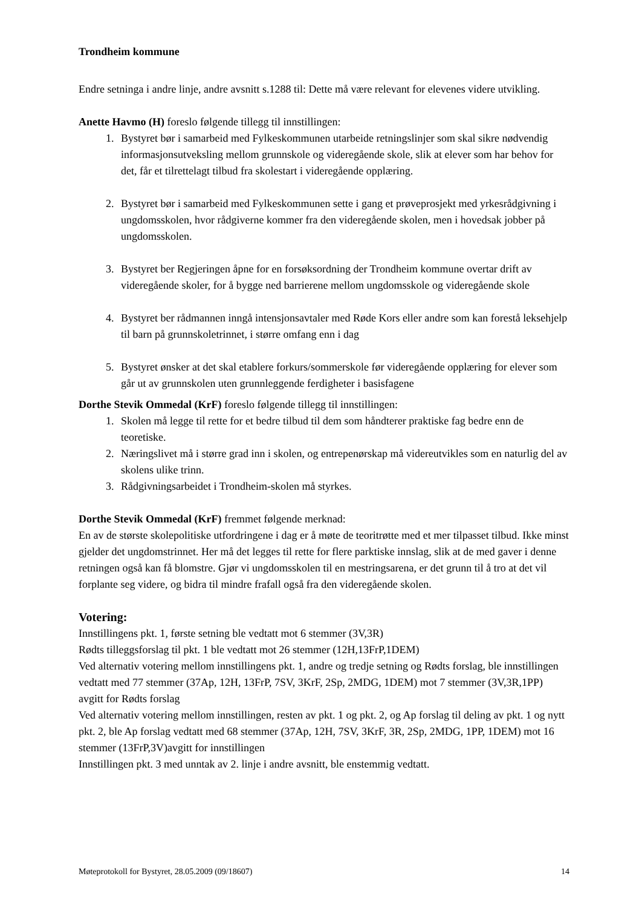Trondheim kommune
Endre setninga i andre linje, andre avsnitt s.1288 til: Dette må være relevant for elevenes videre utvikling.
Anette Havmo (H) foreslo følgende tillegg til innstillingen:
1. Bystyret bør i samarbeid med Fylkeskommunen utarbeide retningslinjer som skal sikre nødvendig informasjonsutveksling mellom grunnskole og videregående skole, slik at elever som har behov for det, får et tilrettelagt tilbud fra skolestart i videregående opplæring.
2. Bystyret bør i samarbeid med Fylkeskommunen sette i gang et prøveprosjekt med yrkesrådgivning i ungdomsskolen, hvor rådgiverne kommer fra den videregående skolen, men i hovedsak jobber på ungdomsskolen.
3. Bystyret ber Regjeringen åpne for en forsøksordning der Trondheim kommune overtar drift av videregående skoler, for å bygge ned barrierene mellom ungdomsskole og videregående skole
4. Bystyret ber rådmannen inngå intensjonsavtaler med Røde Kors eller andre som kan forestå leksehjelp til barn på grunnskoletrinnet, i større omfang enn i dag
5. Bystyret ønsker at det skal etablere forkurs/sommerskole før videregående opplæring for elever som går ut av grunnskolen uten grunnleggende ferdigheter i basisfagene
Dorthe Stevik Ommedal (KrF) foreslo følgende tillegg til innstillingen:
1. Skolen må legge til rette for et bedre tilbud til dem som håndterer praktiske fag bedre enn de teoretiske.
2. Næringslivet må i større grad inn i skolen, og entrepenørskap må videreutvikles som en naturlig del av skolens ulike trinn.
3. Rådgivningsarbeidet i Trondheim-skolen må styrkes.
Dorthe Stevik Ommedal (KrF) fremmet følgende merknad:
En av de største skolepolitiske utfordringene i dag er å møte de teoritrøtte med et mer tilpasset tilbud. Ikke minst gjelder det ungdomstrinnet. Her må det legges til rette for flere parktiske innslag, slik at de med gaver i denne retningen også kan få blomstre. Gjør vi ungdomsskolen til en mestringsarena, er det grunn til å tro at det vil forplante seg videre, og bidra til mindre frafall også fra den videregående skolen.
Votering:
Innstillingens pkt. 1, første setning ble vedtatt mot 6 stemmer (3V,3R)
Rødts tilleggsforslag til pkt. 1 ble vedtatt mot 26 stemmer (12H,13FrP,1DEM)
Ved alternativ votering mellom innstillingens pkt. 1, andre og tredje setning og Rødts forslag, ble innstillingen vedtatt med 77 stemmer (37Ap, 12H, 13FrP, 7SV, 3KrF, 2Sp, 2MDG, 1DEM) mot 7 stemmer (3V,3R,1PP) avgitt for Rødts forslag
Ved alternativ votering mellom innstillingen, resten av pkt. 1 og pkt. 2, og Ap forslag til deling av pkt. 1 og nytt pkt. 2, ble Ap forslag vedtatt med 68 stemmer (37Ap, 12H, 7SV, 3KrF, 3R, 2Sp, 2MDG, 1PP, 1DEM) mot 16 stemmer (13FrP,3V)avgitt for innstillingen
Innstillingen pkt. 3 med unntak av 2. linje i andre avsnitt, ble enstemmig vedtatt.
Møteprotokoll for Bystyret, 28.05.2009 (09/18607) 14